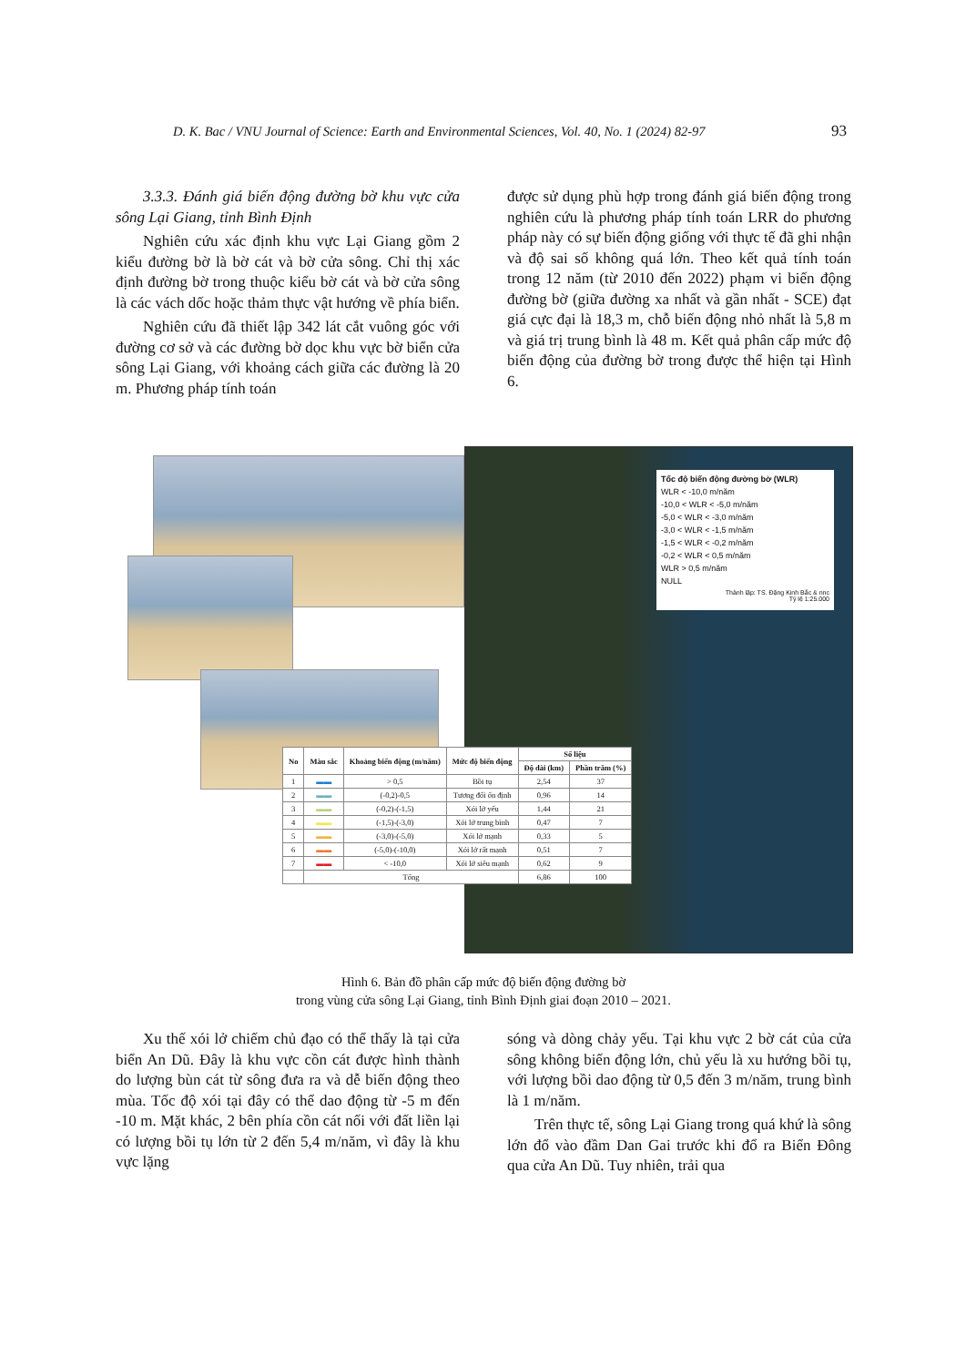D. K. Bac / VNU Journal of Science: Earth and Environmental Sciences, Vol. 40, No. 1 (2024) 82-97
93
3.3.3. Đánh giá biến động đường bờ khu vực cửa sông Lại Giang, tỉnh Bình Định
Nghiên cứu xác định khu vực Lại Giang gồm 2 kiểu đường bờ là bờ cát và bờ cửa sông. Chỉ thị xác định đường bờ trong thuộc kiểu bờ cát và bờ cửa sông là các vách dốc hoặc thảm thực vật hướng về phía biển.
Nghiên cứu đã thiết lập 342 lát cắt vuông góc với đường cơ sở và các đường bờ dọc khu vực bờ biển cửa sông Lại Giang, với khoảng cách giữa các đường là 20 m. Phương pháp tính toán
được sử dụng phù hợp trong đánh giá biến động trong nghiên cứu là phương pháp tính toán LRR do phương pháp này có sự biến động giống với thực tế đã ghi nhận và độ sai số không quá lớn. Theo kết quả tính toán trong 12 năm (từ 2010 đến 2022) phạm vi biến động đường bờ (giữa đường xa nhất và gần nhất - SCE) đạt giá cực đại là 18,3 m, chỗ biến động nhỏ nhất là 5,8 m và giá trị trung bình là 48 m. Kết quả phân cấp mức độ biến động của đường bờ trong được thể hiện tại Hình 6.
Tốc độ biến động đường bờ (WLR)
WLR < -10,0 m/năm
-10,0 < WLR < -5,0 m/năm
-5,0 < WLR < -3,0 m/năm
-3,0 < WLR < -1,5 m/năm
-1,5 < WLR < -0,2 m/năm
-0,2 < WLR < 0,5 m/năm
WLR > 0,5 m/năm
NULL
Thành lập: TS. Đặng Kinh Bắc & nnc
Tỷ lệ 1:25.000
| No | Màu sắc | Khoảng biến động (m/năm) | Mức độ biến động | Số liệu | |
| --- | --- | --- | --- | --- | --- |
| | | | | Độ dài (km) | Phần trăm (%) |
| 1 | ▬▬ | > 0,5 | Bồi tụ | 2,54 | 37 |
| 2 | ▬▬ | (-0,2)-0,5 | Tương đối ổn định | 0,96 | 14 |
| 3 | ▬▬ | (-0,2)-(-1,5) | Xói lở yếu | 1,44 | 21 |
| 4 | ▬▬ | (-1,5)-(-3,0) | Xói lở trung bình | 0,47 | 7 |
| 5 | ▬▬ | (-3,0)-(-5,0) | Xói lở mạnh | 0,33 | 5 |
| 6 | ▬▬ | (-5,0)-(-10,0) | Xói lở rất mạnh | 0,51 | 7 |
| 7 | ▬▬ | < -10,0 | Xói lở siêu mạnh | 0,62 | 9 |
| | Tổng | | | 6,86 | 100 |
Hình 6. Bản đồ phân cấp mức độ biến động đường bờ
trong vùng cửa sông Lại Giang, tỉnh Bình Định giai đoạn 2010 – 2021.
Xu thế xói lở chiếm chủ đạo có thể thấy là tại cửa biển An Dũ. Đây là khu vực cồn cát được hình thành do lượng bùn cát từ sông đưa ra và dễ biến động theo mùa. Tốc độ xói tại đây có thể dao động từ -5 m đến -10 m. Mặt khác, 2 bên phía cồn cát nối với đất liền lại có lượng bồi tụ lớn từ 2 đến 5,4 m/năm, vì đây là khu vực lặng
sóng và dòng chảy yếu. Tại khu vực 2 bờ cát của cửa sông không biến động lớn, chủ yếu là xu hướng bồi tụ, với lượng bồi dao động từ 0,5 đến 3 m/năm, trung bình là 1 m/năm.
Trên thực tế, sông Lại Giang trong quá khứ là sông lớn đổ vào đầm Dan Gai trước khi đổ ra Biển Đông qua cửa An Dũ. Tuy nhiên, trải qua